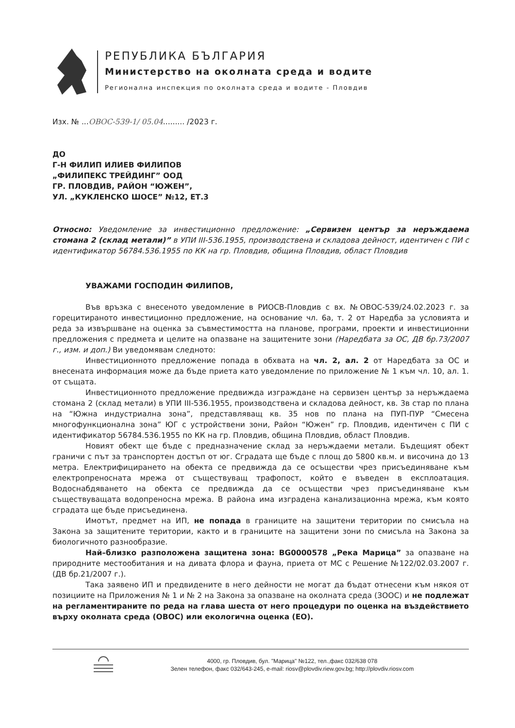РЕПУБЛИКА БЪЛГАРИЯ
Министерство на околната среда и водите
Регионална инспекция по околната среда и водите - Пловдив
Изх. № ...ОВОС-539-1/ 05.04......... /2023 г.
ДО
Г-Н ФИЛИП ИЛИЕВ ФИЛИПОВ
„ФИЛИПЕКС ТРЕЙДИНГ” ООД
ГР. ПЛОВДИВ, РАЙОН “ЮЖЕН”,
УЛ. „КУКЛЕНСКО ШОСЕ” №12, ЕТ.3
Относно: Уведомление за инвестиционно предложение: „Сервизен център за неръждаема стомана 2 (склад метали)” в УПИ III-536.1955, производствена и складова дейност, идентичен с ПИ с идентификатор 56784.536.1955 по КК на гр. Пловдив, община Пловдив, област Пловдив
УВАЖАМИ ГОСПОДИН ФИЛИПОВ,
Във връзка с внесеното уведомление в РИОСВ-Пловдив с вх. №ОВОС-539/24.02.2023 г. за горецитираното инвестиционно предложение, на основание чл. 6а, т. 2 от Наредба за условията и реда за извършване на оценка за съвместимостта на планове, програми, проекти и инвестиционни предложения с предмета и целите на опазване на защитените зони (Наредбата за ОС, ДВ бр.73/2007 г., изм. и доп.) Ви уведомявам следното:
Инвестиционното предложение попада в обхвата на чл. 2, ал. 2 от Наредбата за ОС и внесената информация може да бъде приета като уведомление по приложение № 1 към чл. 10, ал. 1. от същата.
Инвестиционното предложение предвижда изграждане на сервизен център за неръждаема стомана 2 (склад метали) в УПИ III-536.1955, производствена и складова дейност, кв. 3в стар по плана на “Южна индустриална зона”, представляващ кв. 35 нов по плана на ПУП-ПУР “Смесена многофункционална зона” ЮГ с устройствени зони, Район “Южен” гр. Пловдив, идентичен с ПИ с идентификатор 56784.536.1955 по КК на гр. Пловдив, община Пловдив, област Пловдив.
Новият обект ще бъде с предназначение склад за неръждаеми метали. Бъдещият обект граничи с път за транспортен достъп от юг. Сградата ще бъде с площ до 5800 кв.м. и височина до 13 метра. Електрифицирането на обекта се предвижда да се осъществи чрез присъединяване към електропреносната мрежа от съществуващ трафопост, който е въведен в експлоатация. Водоснабдяването на обекта се предвижда да се осъществи чрез присъединяване към съществуващата водопреносна мрежа. В района има изградена канализационна мрежа, към която сградата ще бъде присъединена.
Имотът, предмет на ИП, не попада в границите на защитени територии по смисъла на Закона за защитените територии, както и в границите на защитени зони по смисъла на Закона за биологичното разнообразие.
Най–близко разположена защитена зона: BG0000578 „Река Марица” за опазване на природните местообитания и на дивата флора и фауна, приета от МС с Решение №122/02.03.2007 г. (ДВ бр.21/2007 г.).
Така заявено ИП и предвидените в него дейности не могат да бъдат отнесени към някоя от позициите на Приложения № 1 и № 2 на Закона за опазване на околната среда (ЗООС) и не подлежат на регламентираните по реда на глава шеста от него процедури по оценка на въздействието върху околната среда (ОВОС) или екологична оценка (ЕО).
4000, гр. Пловдив, бул. "Марица" №122, тел.,факс 032/638 078
Зелен телефон, факс 032/643-245, e-mail: riosv@plovdiv.riew.gov.bg; http://plovdiv.riosv.com